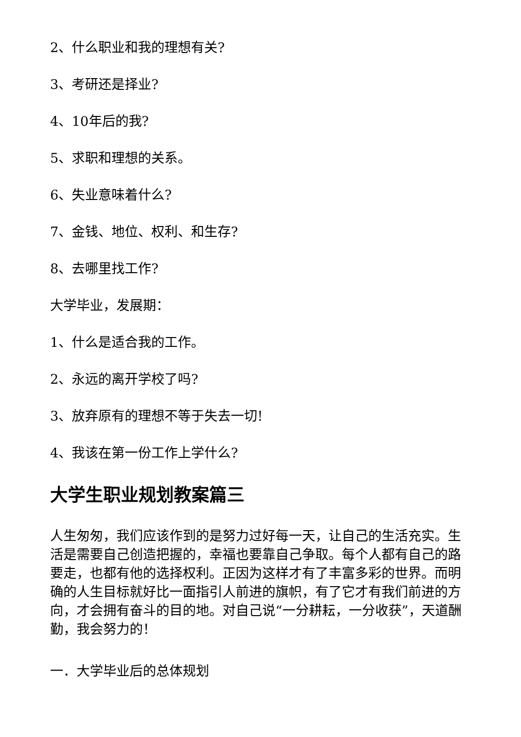2、什么职业和我的理想有关?
3、考研还是择业?
4、10年后的我?
5、求职和理想的关系。
6、失业意味着什么?
7、金钱、地位、权利、和生存?
8、去哪里找工作?
大学毕业，发展期：
1、什么是适合我的工作。
2、永远的离开学校了吗?
3、放弃原有的理想不等于失去一切!
4、我该在第一份工作上学什么?
大学生职业规划教案篇三
人生匆匆，我们应该作到的是努力过好每一天，让自己的生活充实。生活是需要自己创造把握的，幸福也要靠自己争取。每个人都有自己的路要走，也都有他的选择权利。正因为这样才有了丰富多彩的世界。而明确的人生目标就好比一面指引人前进的旗帜，有了它才有我们前进的方向，才会拥有奋斗的目的地。对自己说“一分耕耘，一分收获”，天道酬勤，我会努力的！
一．大学毕业后的总体规划